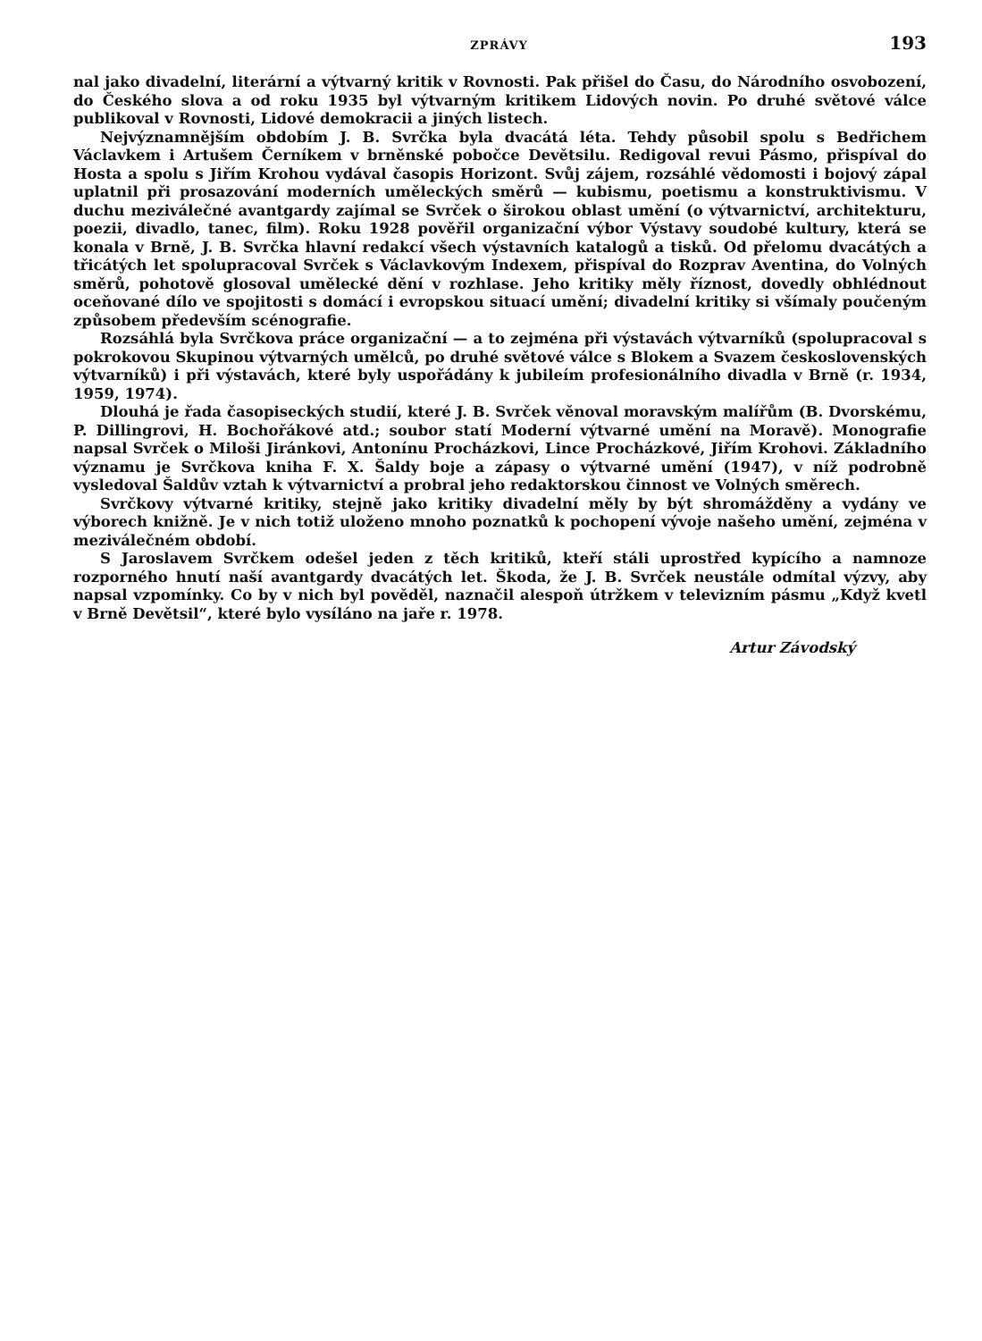ZPRÁVY 193
nal jako divadelní, literární a výtvarný kritik v Rovnosti. Pak přišel do Času, do Národního osvobození, do Českého slova a od roku 1935 byl výtvarným kritikem Lidových novin. Po druhé světové válce publikoval v Rovnosti, Lidové demokracii a jiných listech.
Nejvýznamnějším obdobím J. B. Svrčka byla dvacátá léta. Tehdy působil spolu s Bedřichem Václavkem i Artušem Černíkem v brněnské pobočce Devětsilu. Redigoval revui Pásmo, přispíval do Hosta a spolu s Jiřím Krohou vydával časopis Horizont. Svůj zájem, rozsáhlé vědomosti i bojový zápal uplatnil při prosazování moderních uměleckých směrů — kubismu, poetismu a konstruktivismu. V duchu meziválečné avantgardy zajímal se Svrček o širokou oblast umění (o výtvarnictví, architekturu, poezii, divadlo, tanec, film). Roku 1928 pověřil organizační výbor Výstavy soudobé kultury, která se konala v Brně, J. B. Svrčka hlavní redakcí všech výstavních katalogů a tisků. Od přelomu dvacátých a třicátých let spolupracoval Svrček s Václavkovým Indexem, přispíval do Rozprav Aventina, do Volných směrů, pohotově glosoval umělecké dění v rozhlase. Jeho kritiky měly říznost, dovedly obhlédnout oceňované dílo ve spojitosti s domácí i evropskou situací umění; divadelní kritiky si všímaly poučeným způsobem především scénografie.
Rozsáhlá byla Svrčkova práce organizační — a to zejména při výstavách výtvarníků (spolupracoval s pokrokovou Skupinou výtvarných umělců, po druhé světové válce s Blokem a Svazem československých výtvarníků) i při výstavách, které byly uspořádány k jubileím profesionálního divadla v Brně (r. 1934, 1959, 1974).
Dlouhá je řada časopiseckých studií, které J. B. Svrček věnoval moravským malířům (B. Dvorskému, P. Dillingrovi, H. Bochořákové atd.; soubor statí Moderní výtvarné umění na Moravě). Monografie napsal Svrček o Miloši Jiránkovi, Antonínu Procházkovi, Lince Procházkové, Jiřím Krohovi. Základního významu je Svrčkova kniha F. X. Šaldy boje a zápasy o výtvarné umění (1947), v níž podrobně vysledoval Šaldův vztah k výtvarnictví a probral jeho redaktorskou činnost ve Volných směrech.
Svrčkovy výtvarné kritiky, stejně jako kritiky divadelní měly by být shromážděny a vydány ve výborech knižně. Je v nich totiž uloženo mnoho poznatků k pochopení vývoje našeho umění, zejména v meziválečném období.
S Jaroslavem Svrčkem odešel jeden z těch kritiků, kteří stáli uprostřed kypícího a namnoze rozporného hnutí naší avantgardy dvacátých let. Škoda, že J. B. Svrček neustále odmítal výzvy, aby napsal vzpomínky. Co by v nich byl pověděl, naznačil alespoň útržkem v televizním pásmu „Když kvetl v Brně Devětsil“, které bylo vysíláno na jaře r. 1978.
Artur Závodský